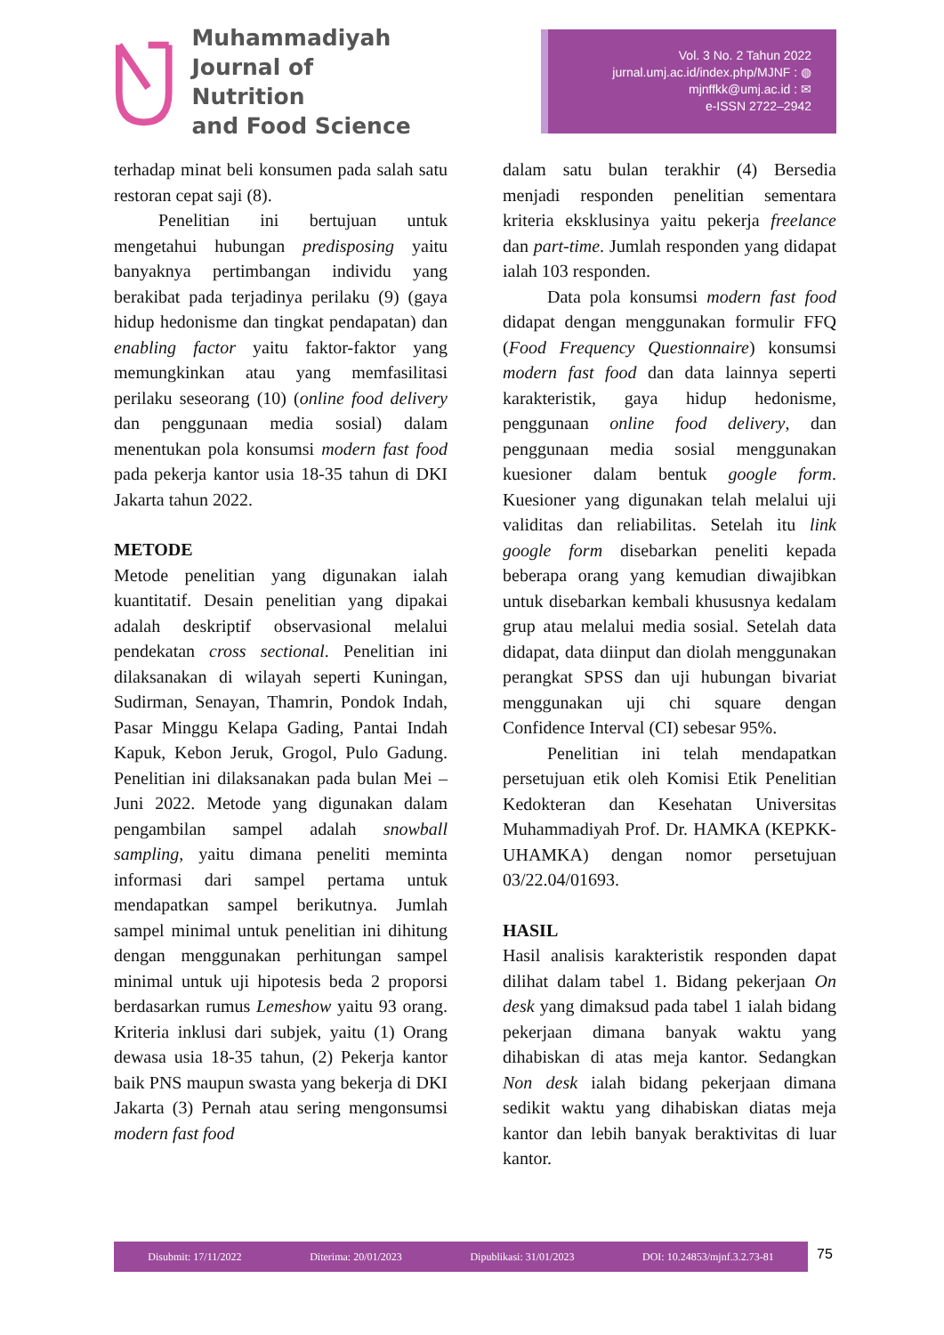Muhammadiyah
Journal of Nutrition
and Food Science
Vol. 3 No. 2 Tahun 2022
jurnal.umj.ac.id/index.php/MJNF : ◍
mjnffkk@umj.ac.id : ✉
e-ISSN 2722–2942
terhadap minat beli konsumen pada salah satu restoran cepat saji (8).
Penelitian ini bertujuan untuk mengetahui hubungan predisposing yaitu banyaknya pertimbangan individu yang berakibat pada terjadinya perilaku (9) (gaya hidup hedonisme dan tingkat pendapatan) dan enabling factor yaitu faktor-faktor yang memungkinkan atau yang memfasilitasi perilaku seseorang (10) (online food delivery dan penggunaan media sosial) dalam menentukan pola konsumsi modern fast food pada pekerja kantor usia 18-35 tahun di DKI Jakarta tahun 2022.
METODE
Metode penelitian yang digunakan ialah kuantitatif. Desain penelitian yang dipakai adalah deskriptif observasional melalui pendekatan cross sectional. Penelitian ini dilaksanakan di wilayah seperti Kuningan, Sudirman, Senayan, Thamrin, Pondok Indah, Pasar Minggu Kelapa Gading, Pantai Indah Kapuk, Kebon Jeruk, Grogol, Pulo Gadung. Penelitian ini dilaksanakan pada bulan Mei – Juni 2022. Metode yang digunakan dalam pengambilan sampel adalah snowball sampling, yaitu dimana peneliti meminta informasi dari sampel pertama untuk mendapatkan sampel berikutnya. Jumlah sampel minimal untuk penelitian ini dihitung dengan menggunakan perhitungan sampel minimal untuk uji hipotesis beda 2 proporsi berdasarkan rumus Lemeshow yaitu 93 orang. Kriteria inklusi dari subjek, yaitu (1) Orang dewasa usia 18-35 tahun, (2) Pekerja kantor baik PNS maupun swasta yang bekerja di DKI Jakarta (3) Pernah atau sering mengonsumsi modern fast food
dalam satu bulan terakhir (4) Bersedia menjadi responden penelitian sementara kriteria eksklusinya yaitu pekerja freelance dan part-time. Jumlah responden yang didapat ialah 103 responden.
Data pola konsumsi modern fast food didapat dengan menggunakan formulir FFQ (Food Frequency Questionnaire) konsumsi modern fast food dan data lainnya seperti karakteristik, gaya hidup hedonisme, penggunaan online food delivery, dan penggunaan media sosial menggunakan kuesioner dalam bentuk google form. Kuesioner yang digunakan telah melalui uji validitas dan reliabilitas. Setelah itu link google form disebarkan peneliti kepada beberapa orang yang kemudian diwajibkan untuk disebarkan kembali khususnya kedalam grup atau melalui media sosial. Setelah data didapat, data diinput dan diolah menggunakan perangkat SPSS dan uji hubungan bivariat menggunakan uji chi square dengan Confidence Interval (CI) sebesar 95%.
Penelitian ini telah mendapatkan persetujuan etik oleh Komisi Etik Penelitian Kedokteran dan Kesehatan Universitas Muhammadiyah Prof. Dr. HAMKA (KEPKK-UHAMKA) dengan nomor persetujuan 03/22.04/01693.
HASIL
Hasil analisis karakteristik responden dapat dilihat dalam tabel 1. Bidang pekerjaan On desk yang dimaksud pada tabel 1 ialah bidang pekerjaan dimana banyak waktu yang dihabiskan di atas meja kantor. Sedangkan Non desk ialah bidang pekerjaan dimana sedikit waktu yang dihabiskan diatas meja kantor dan lebih banyak beraktivitas di luar kantor.
Disubmit: 17/11/2022 Diterima: 20/01/2023 Dipublikasi: 31/01/2023 DOI: 10.24853/mjnf.3.2.73-81 75